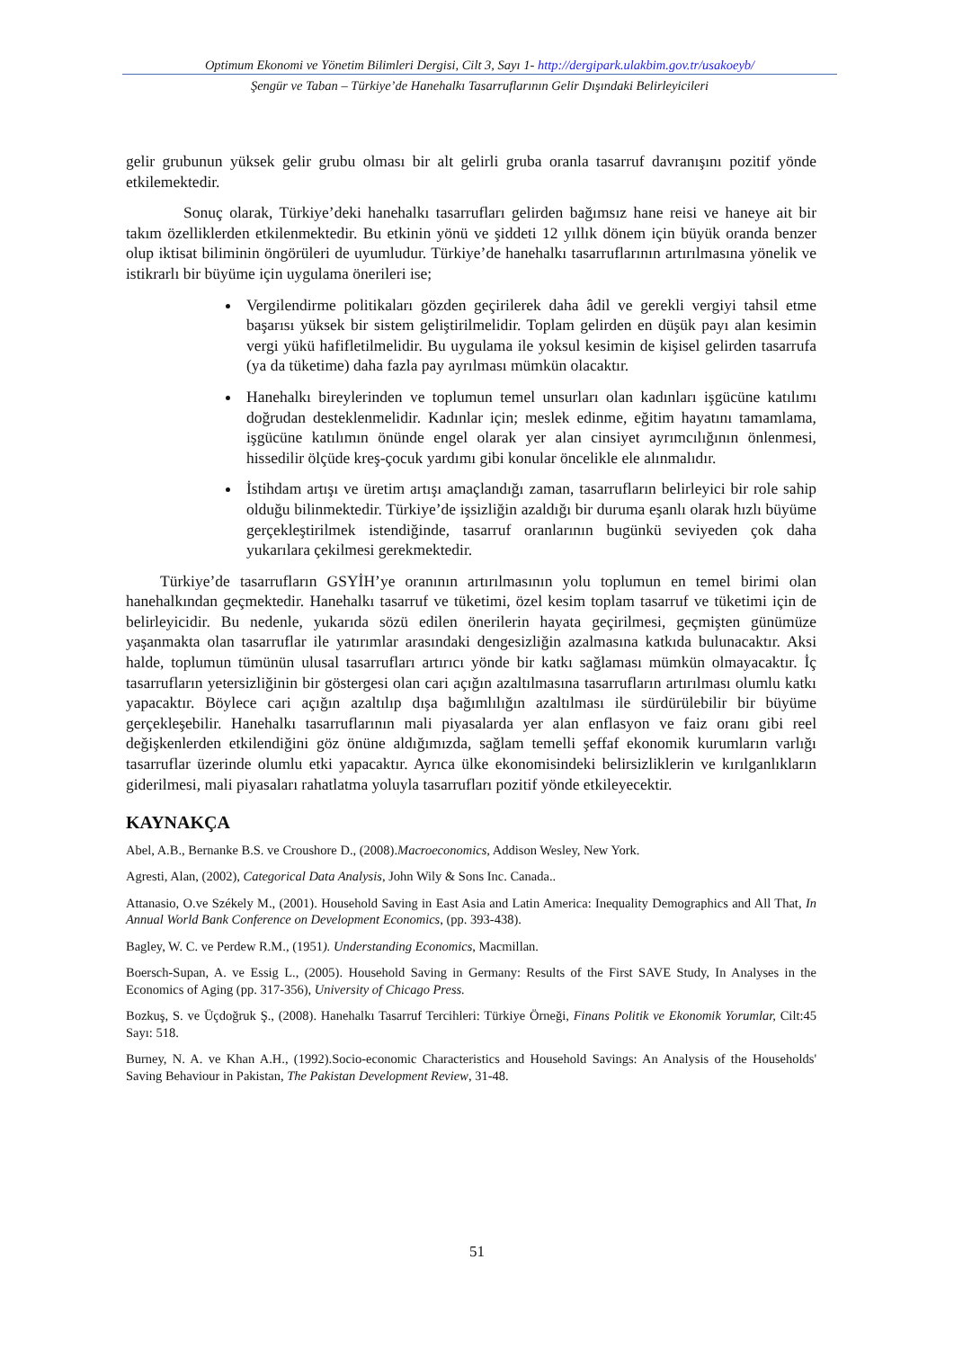Optimum Ekonomi ve Yönetim Bilimleri Dergisi, Cilt 3, Sayı 1- http://dergipark.ulakbim.gov.tr/usakoeyb/
Şengür ve Taban – Türkiye’de Hanehalkı Tasarruflarının Gelir Dışındaki Belirleyicileri
gelir grubunun yüksek gelir grubu olması bir alt gelirli gruba oranla tasarruf davranışını pozitif yönde etkilemektedir.
Sonuç olarak, Türkiye’deki hanehalkı tasarrufları gelirden bağımsız hane reisi ve haneye ait bir takım özelliklerden etkilenmektedir. Bu etkinin yönü ve şiddeti 12 yıllık dönem için büyük oranda benzer olup iktisat biliminin öngörüleri de uyumludur. Türkiye’de hanehalkı tasarruflarının artırılmasına yönelik ve istikrarlı bir büyüme için uygulama önerileri ise;
Vergilendirme politikaları gözden geçirilerek daha âdil ve gerekli vergiyi tahsil etme başarısı yüksek bir sistem geliştirilmelidir. Toplam gelirden en düşük payı alan kesimin vergi yükü hafifletilmelidir. Bu uygulama ile yoksul kesimin de kişisel gelirden tasarrufa (ya da tüketime) daha fazla pay ayrılması mümkün olacaktır.
Hanehalkı bireylerinden ve toplumun temel unsurları olan kadınları işgücüne katılımı doğrudan desteklenmelidir. Kadınlar için; meslek edinme, eğitim hayatını tamamlama, işgücüne katılımın önünde engel olarak yer alan cinsiyet ayrımcılığının önlenmesi, hissedilir ölçüde kreş-çocuk yardımı gibi konular öncelikle ele alınmalıdır.
İstihdam artışı ve üretim artışı amaçlandığı zaman, tasarrufların belirleyici bir role sahip olduğu bilinmektedir. Türkiye’de işsizliğin azaldığı bir duruma eşanlı olarak hızlı büyüme gerçekleştirilmek istendiğinde, tasarruf oranlarının bugünkü seviyeden çok daha yukarılara çekilmesi gerekmektedir.
Türkiye’de tasarrufların GSYİH’ye oranının artırılmasının yolu toplumun en temel birimi olan hanehalkından geçmektedir. Hanehalkı tasarruf ve tüketimi, özel kesim toplam tasarruf ve tüketimi için de belirleyicidir. Bu nedenle, yukarıda sözü edilen önerilerin hayata geçirilmesi, geçmişten günümüze yaşanmakta olan tasarruflar ile yatırımlar arasındaki dengesizliğin azalmasına katkıda bulunacaktır. Aksi halde, toplumun tümünün ulusal tasarrufları artırıcı yönde bir katkı sağlaması mümkün olmayacaktır. İç tasarrufların yetersizliğinin bir göstergesi olan cari açığın azaltılmasına tasarrufların artırılması olumlu katkı yapacaktır. Böylece cari açığın azaltılıp dışa bağımlılığın azaltılması ile sürdürülebilir bir büyüme gerçekleşebilir. Hanehalkı tasarruflarının mali piyasalarda yer alan enflasyon ve faiz oranı gibi reel değişkenlerden etkilendiğini göz önüne aldığımızda, sağlam temelli şeffaf ekonomik kurumların varlığı tasarruflar üzerinde olumlu etki yapacaktır. Ayrıca ülke ekonomisindeki belirsizliklerin ve kırılganlıkların giderilmesi, mali piyasaları rahatlatma yoluyla tasarrufları pozitif yönde etkileyecektir.
KAYNAKÇA
Abel, A.B., Bernanke B.S. ve Croushore D., (2008).Macroeconomics, Addison Wesley, New York.
Agresti, Alan, (2002), Categorical Data Analysis, John Wily & Sons Inc. Canada..
Attanasio, O.ve Székely M., (2001). Household Saving in East Asia and Latin America: Inequality Demographics and All That, In Annual World Bank Conference on Development Economics, (pp. 393-438).
Bagley, W. C. ve Perdew R.M., (1951). Understanding Economics, Macmillan.
Boersch-Supan, A. ve Essig L., (2005). Household Saving in Germany: Results of the First SAVE Study, In Analyses in the Economics of Aging (pp. 317-356), University of Chicago Press.
Bozkuş, S. ve Üçdoğruk Ş., (2008). Hanehalkı Tasarruf Tercihleri: Türkiye Örneği, Finans Politik ve Ekonomik Yorumlar, Cilt:45 Sayı: 518.
Burney, N. A. ve Khan A.H., (1992).Socio-economic Characteristics and Household Savings: An Analysis of the Households' Saving Behaviour in Pakistan, The Pakistan Development Review, 31-48.
51